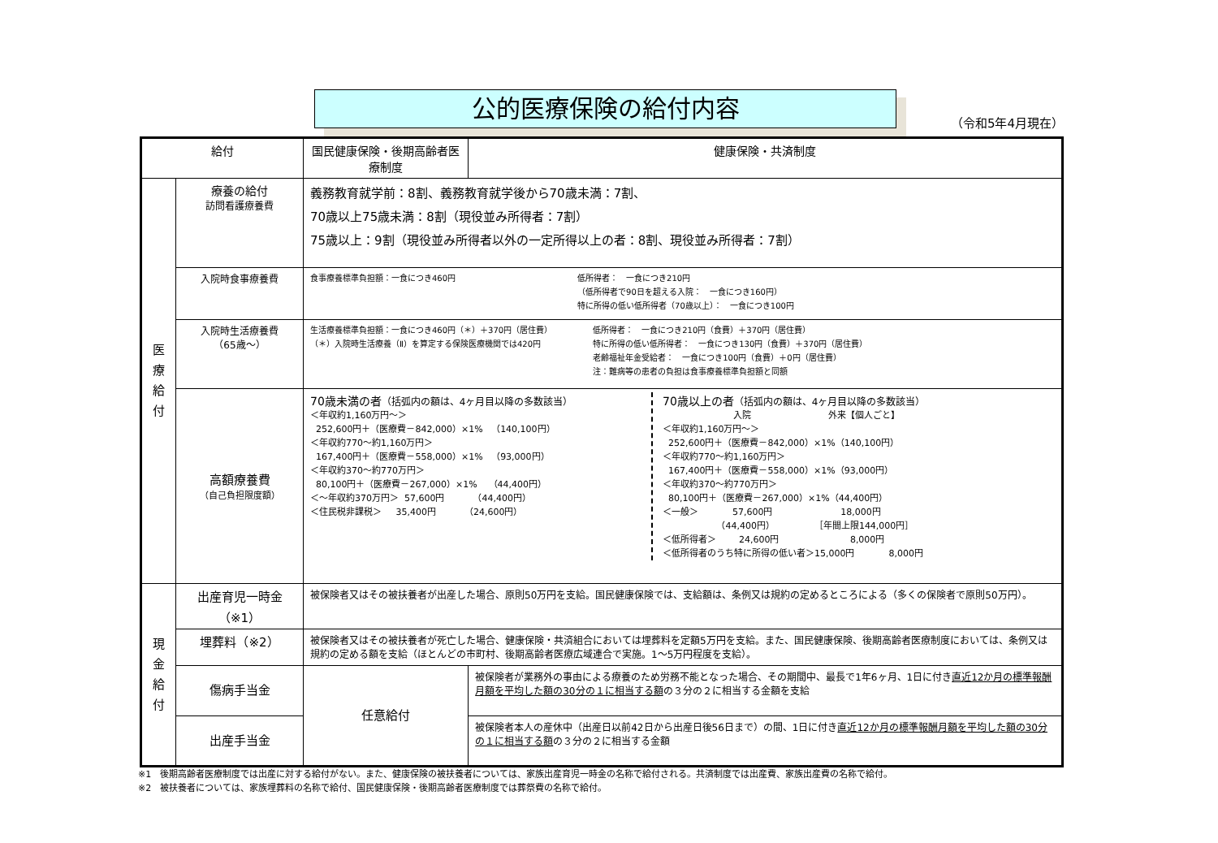公的医療保険の給付内容
（令和5年4月現在）
| 給付 | | 国民健康保険・後期高齢者医療制度 | 健康保険・共済制度 | |
| --- | --- | --- | --- | --- |
| 医 療 給 付 | 療養の給付 訪問看護療養費 | 義務教育就学前：8割、義務教育就学後から70歳未満：7割、 70歳以上75歳未満：8割（現役並み所得者：7割） 75歳以上：9割（現役並み所得者以外の一定所得以上の者：8割、現役並み所得者：7割） | | |
| | 入院時食事療養費 | 食事療養標準負担額：一食につき460円 低所得者： 一食につき210円 （低所得者で90日を超える入院： 一食につき160円） 特に所得の低い低所得者（70歳以上）： 一食につき100円 | | |
| | 入院時生活療養費 （65歳～） | 生活療養標準負担額：一食につき460円（＊）＋370円（居住費） （＊）入院時生活療養（Ⅱ）を算定する保険医療機関では420円 低所得者： 一食につき210円（食費）＋370円（居住費） 特に所得の低い低所得者： 一食につき130円（食費）＋370円（居住費） 老齢福祉年金受給者： 一食につき100円（食費）＋0円（居住費） 注：難病等の患者の負担は食事療養標準負担額と同額 | | |
| | 高額療養費 （自己負担限度額） | 70歳未満の者 （括弧内の額は、4ヶ月目以降の多数該当） ＜年収約1,160万円～＞ 252,600円＋（医療費－842,000）×1% （140,100円） ＜年収約770～約1,160万円＞ 167,400円＋（医療費－558,000）×1% （93,000円） ＜年収約370～約770万円＞ 80,100円＋（医療費－267,000）×1% （44,400円） ＜～年収約370万円＞ 57,600円 （44,400円） ＜住民税非課税＞ 35,400円 （24,600円） 70歳以上の者 （括弧内の額は、4ヶ月目以降の多数該当） 入院 外来【個人ごと】 ＜年収約1,160万円～＞ 252,600円＋（医療費－842,000）×1%（140,100円） ＜年収約770～約1,160万円＞ 167,400円＋（医療費－558,000）×1%（93,000円） ＜年収約370～約770万円＞ 80,100円＋（医療費－267,000）×1%（44,400円） ＜一般＞ 57,600円 18,000円 （44,400円） ［年間上限144,000円］ ＜低所得者＞ 24,600円 8,000円 ＜低所得者のうち特に所得の低い者＞15,000円 8,000円 | | |
| 現 金 給 付 | 出産育児一時金 （※1） | 被保険者又はその被扶養者が出産した場合、原則50万円を支給。国民健康保険では、支給額は、条例又は規約の定めるところによる（多くの保険者で原則50万円）。 | | |
| | 埋葬料（※2） | 被保険者又はその被扶養者が死亡した場合、健康保険・共済組合においては埋葬料を定額5万円を支給。また、国民健康保険、後期高齢者医療制度においては、条例又は規約の定める額を支給（ほとんどの市町村、後期高齢者医療広域連合で実施。1～5万円程度を支給）。 | | |
| | 傷病手当金 | 任意給付 | | 被保険者が業務外の事由による療養のため労務不能となった場合、その期間中、最長で1年6ヶ月、1日に付き 直近12か月の標準報酬月額を平均した額の30分の１に相当する額 の３分の２に相当する金額を支給 |
| | 出産手当金 | | | 被保険者本人の産休中（出産日以前42日から出産日後56日まで）の間、1日に付き 直近12か月の標準報酬月額を平均した額の30分の１に相当する額 の３分の２に相当する金額 |
※1　後期高齢者医療制度では出産に対する給付がない。また、健康保険の被扶養者については、家族出産育児一時金の名称で給付される。共済制度では出産費、家族出産費の名称で給付。
※2　被扶養者については、家族埋葬料の名称で給付、国民健康保険・後期高齢者医療制度では葬祭費の名称で給付。